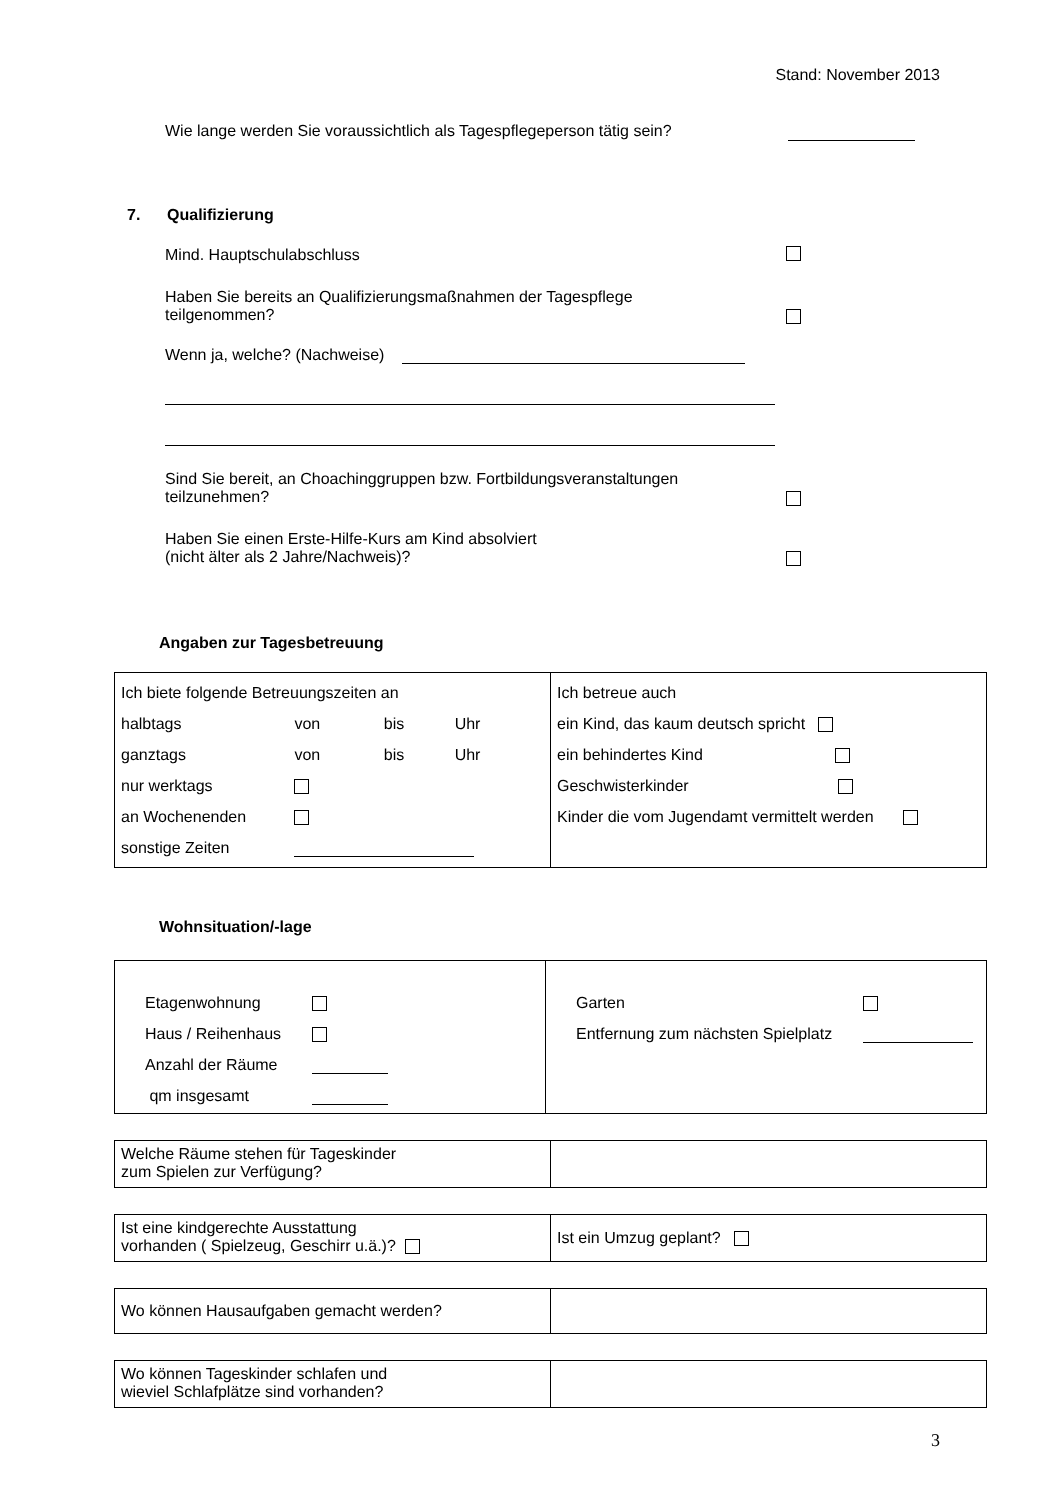Stand: November 2013
Wie lange werden Sie voraussichtlich als Tagespflegeperson tätig sein?
7. Qualifizierung
Mind. Hauptschulabschluss
Haben Sie bereits an Qualifizierungsmaßnahmen der Tagespflege
teilgenommen?
Wenn ja, welche? (Nachweise)
Sind Sie bereit, an Choachinggruppen bzw. Fortbildungsveranstaltungen
teilzunehmen?
Haben Sie einen Erste-Hilfe-Kurs am Kind absolviert
(nicht älter als 2 Jahre/Nachweis)?
Angaben zur Tagesbetreuung
| / Ich biete folgende Betreuungszeiten an / / / / / halbtags / von / bis / Uhr / / ganztags / von / bis / Uhr / / nur werktags / / / / / an Wochenenden / / / / / sonstige Zeiten / / / / | / Ich betreue auch / / ein Kind, das kaum deutsch spricht / / ein behindertes Kind / / Geschwisterkinder / / Kinder die vom Jugendamt vermittelt werden / |
Wohnsituation/-lage
| / Etagenwohnung / / / Haus / Reihenhaus / / / Anzahl der Räume / / / qm insgesamt / / | / Garten / / / Entfernung zum nächsten Spielplatz / / |
| Welche Räume stehen für Tageskinder zum Spielen zur Verfügung? | |
| Ist eine kindgerechte Ausstattung vorhanden ( Spielzeug, Geschirr u.ä.)? | Ist ein Umzug geplant? |
| Wo können Hausaufgaben gemacht werden? | |
| Wo können Tageskinder schlafen und wieviel Schlafplätze sind vorhanden? | |
3